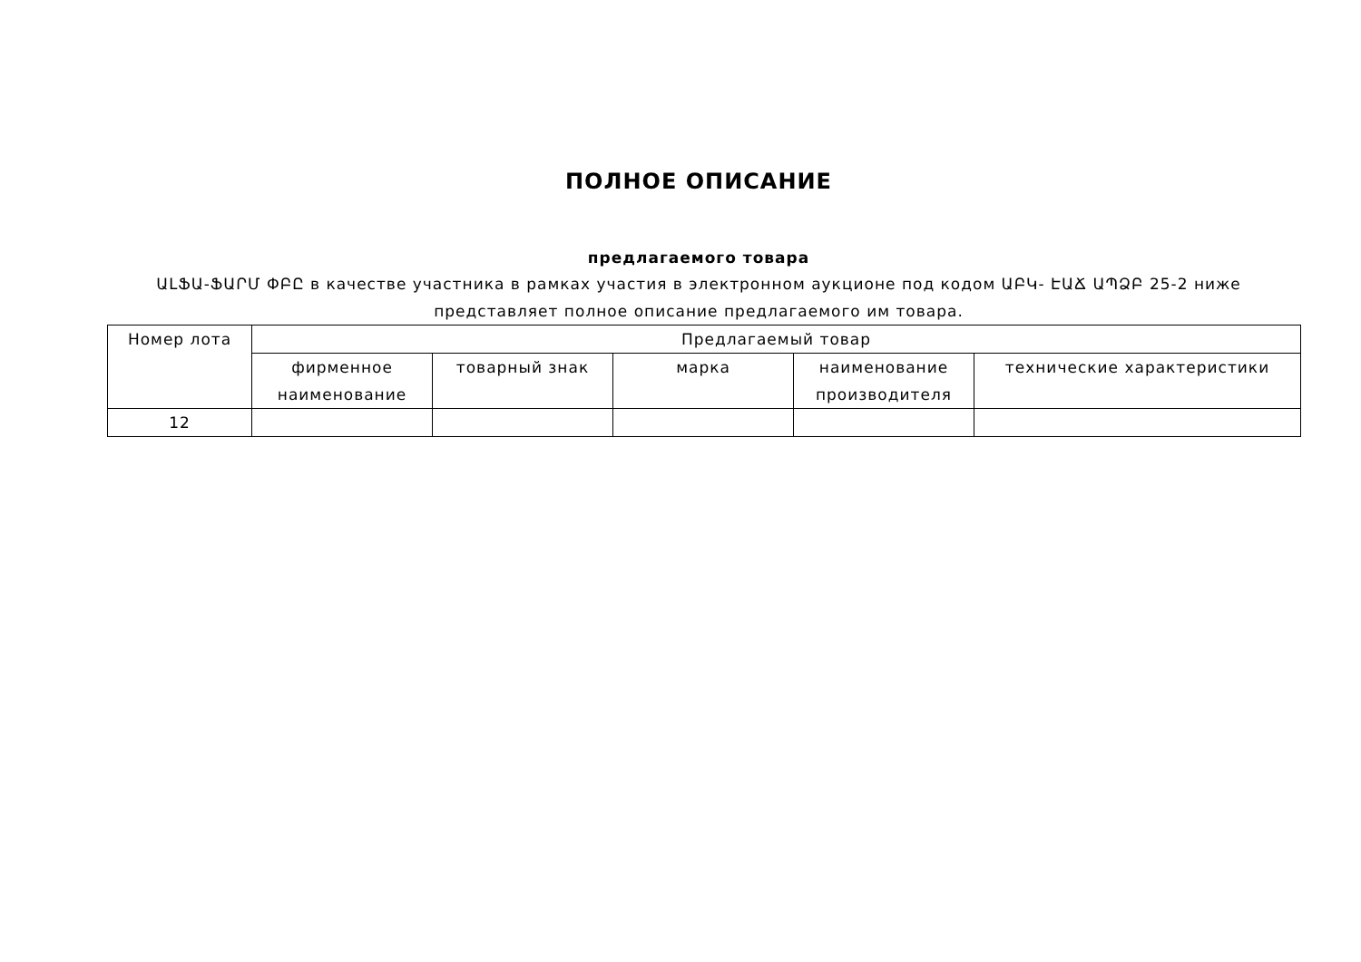ПОЛНОЕ ОПИСАНИЕ
предлагаемого товара
ԱԼՖԱ-ՖԱՐՄ ՓԲԸ в качестве участника в рамках участия в электронном аукционе под кодом ԱԲԿ- ԷԱՃ ԱՊՁԲ 25-2 ниже представляет полное описание предлагаемого им товара.
| Номер лота | Предлагаемый товар | | | | |
| --- | --- | --- | --- | --- | --- |
| | фирменное наименование | товарный знак | марка | наименование производителя | технические характеристики |
| 12 | | | | | |